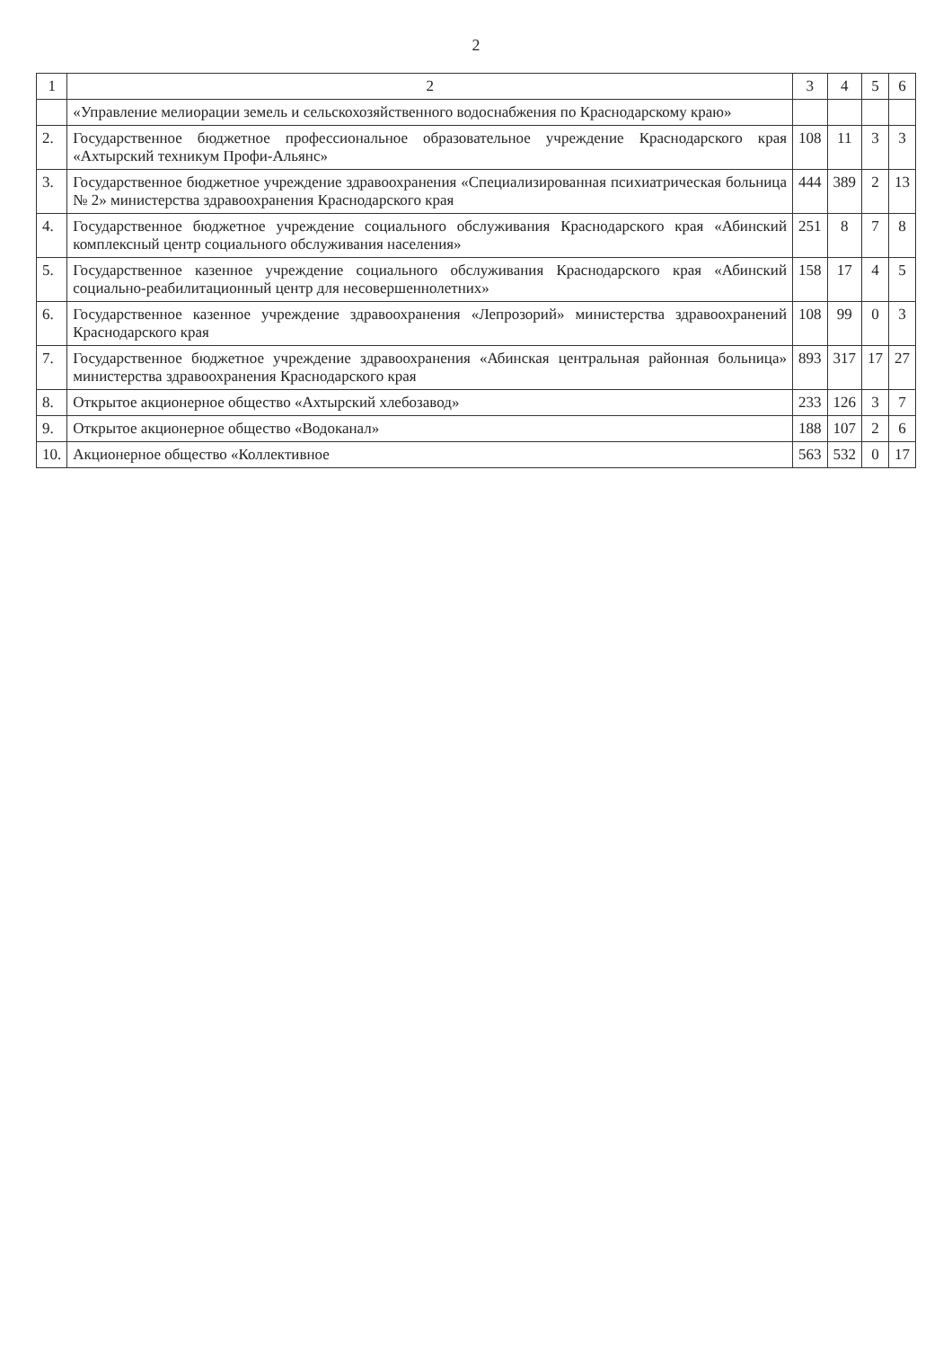2
| 1 | 2 | 3 | 4 | 5 | 6 |
| --- | --- | --- | --- | --- | --- |
| | «Управление мелиорации земель и сельскохозяйственного водоснабжения по Краснодарскому краю» | | | | |
| 2. | Государственное бюджетное профессиональное образовательное учреждение Краснодарского края «Ахтырский техникум Профи-Альянс» | 108 | 11 | 3 | 3 |
| 3. | Государственное бюджетное учреждение здравоохранения «Специализированная психиатрическая больница № 2» министерства здравоохранения Краснодарского края | 444 | 389 | 2 | 13 |
| 4. | Государственное бюджетное учреждение социального обслуживания Краснодарского края «Абинский комплексный центр социального обслуживания населения» | 251 | 8 | 7 | 8 |
| 5. | Государственное казенное учреждение социального обслуживания Краснодарского края «Абинский социально-реабилитационный центр для несовершеннолетних» | 158 | 17 | 4 | 5 |
| 6. | Государственное казенное учреждение здравоохранения «Лепрозорий» министерства здравоохранений Краснодарского края | 108 | 99 | 0 | 3 |
| 7. | Государственное бюджетное учреждение здравоохранения «Абинская центральная районная больница» министерства здравоохранения Краснодарского края | 893 | 317 | 17 | 27 |
| 8. | Открытое акционерное общество «Ахтырский хлебозавод» | 233 | 126 | 3 | 7 |
| 9. | Открытое акционерное общество «Водоканал» | 188 | 107 | 2 | 6 |
| 10. | Акционерное общество «Коллективное | 563 | 532 | 0 | 17 |